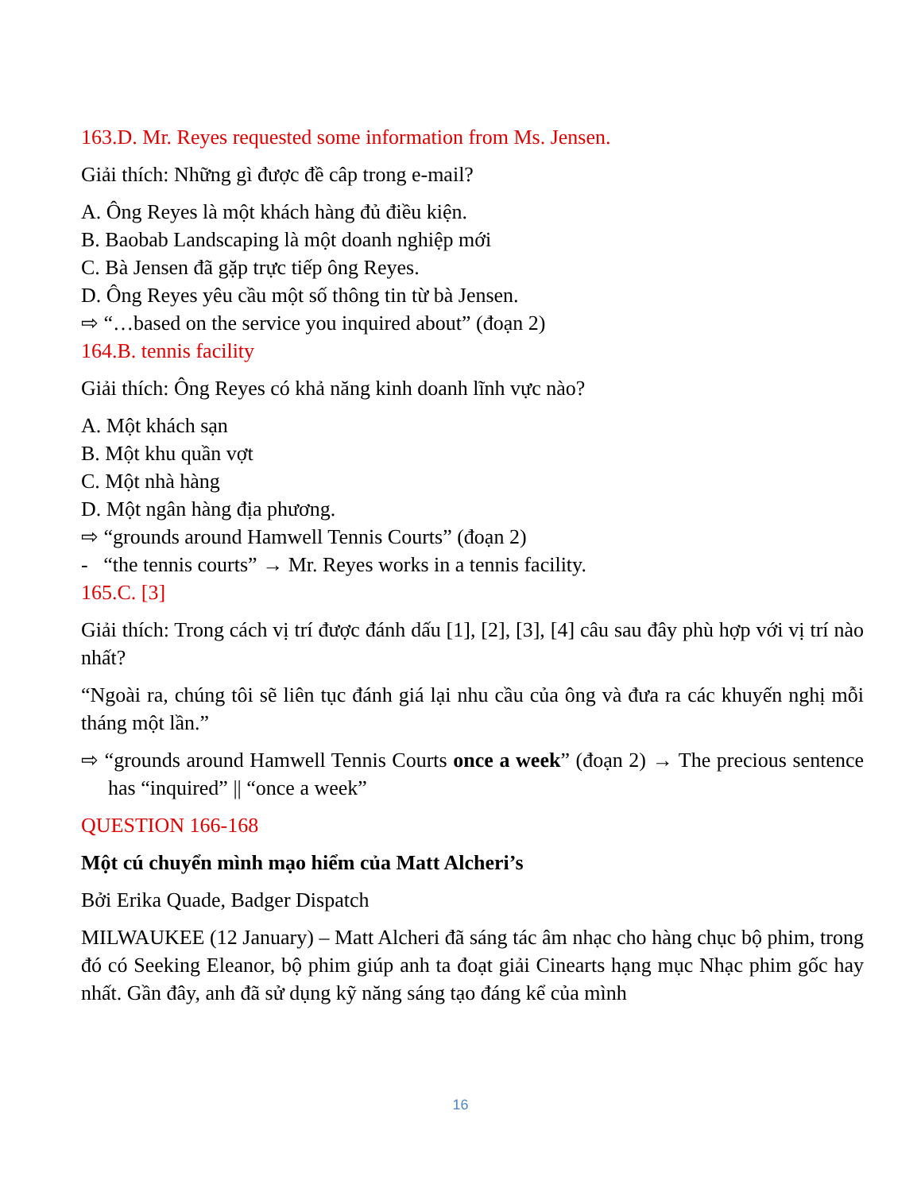163.D. Mr. Reyes requested some information from Ms. Jensen.
Giải thích: Những gì được đề câp trong e-mail?
A. Ông Reyes là một khách hàng đủ điều kiện.
B. Baobab Landscaping là một doanh nghiệp mới
C. Bà Jensen đã gặp trực tiếp ông Reyes.
D. Ông Reyes yêu cầu một số thông tin từ bà Jensen.
⇨ “…based on the service you inquired about” (đoạn 2)
164.B. tennis facility
Giải thích: Ông Reyes có khả năng kinh doanh lĩnh vực nào?
A. Một khách sạn
B. Một khu quần vợt
C. Một nhà hàng
D. Một ngân hàng địa phương.
⇨ “grounds around Hamwell Tennis Courts” (đoạn 2)
- “the tennis courts” → Mr. Reyes works in a tennis facility.
165.C. [3]
Giải thích: Trong cách vị trí được đánh dấu [1], [2], [3], [4] câu sau đây phù hợp với vị trí nào nhất?
“Ngoài ra, chúng tôi sẽ liên tục đánh giá lại nhu cầu của ông và đưa ra các khuyến nghị mỗi tháng một lần.”
⇨ “grounds around Hamwell Tennis Courts once a week” (đoạn 2) → The precious sentence has “inquired” || “once a week”
QUESTION 166-168
Một cú chuyển mình mạo hiểm của Matt Alcheri’s
Bởi Erika Quade, Badger Dispatch
MILWAUKEE (12 January) – Matt Alcheri đã sáng tác âm nhạc cho hàng chục bộ phim, trong đó có Seeking Eleanor, bộ phim giúp anh ta đoạt giải Cinearts hạng mục Nhạc phim gốc hay nhất. Gần đây, anh đã sử dụng kỹ năng sáng tạo đáng kể của mình
16